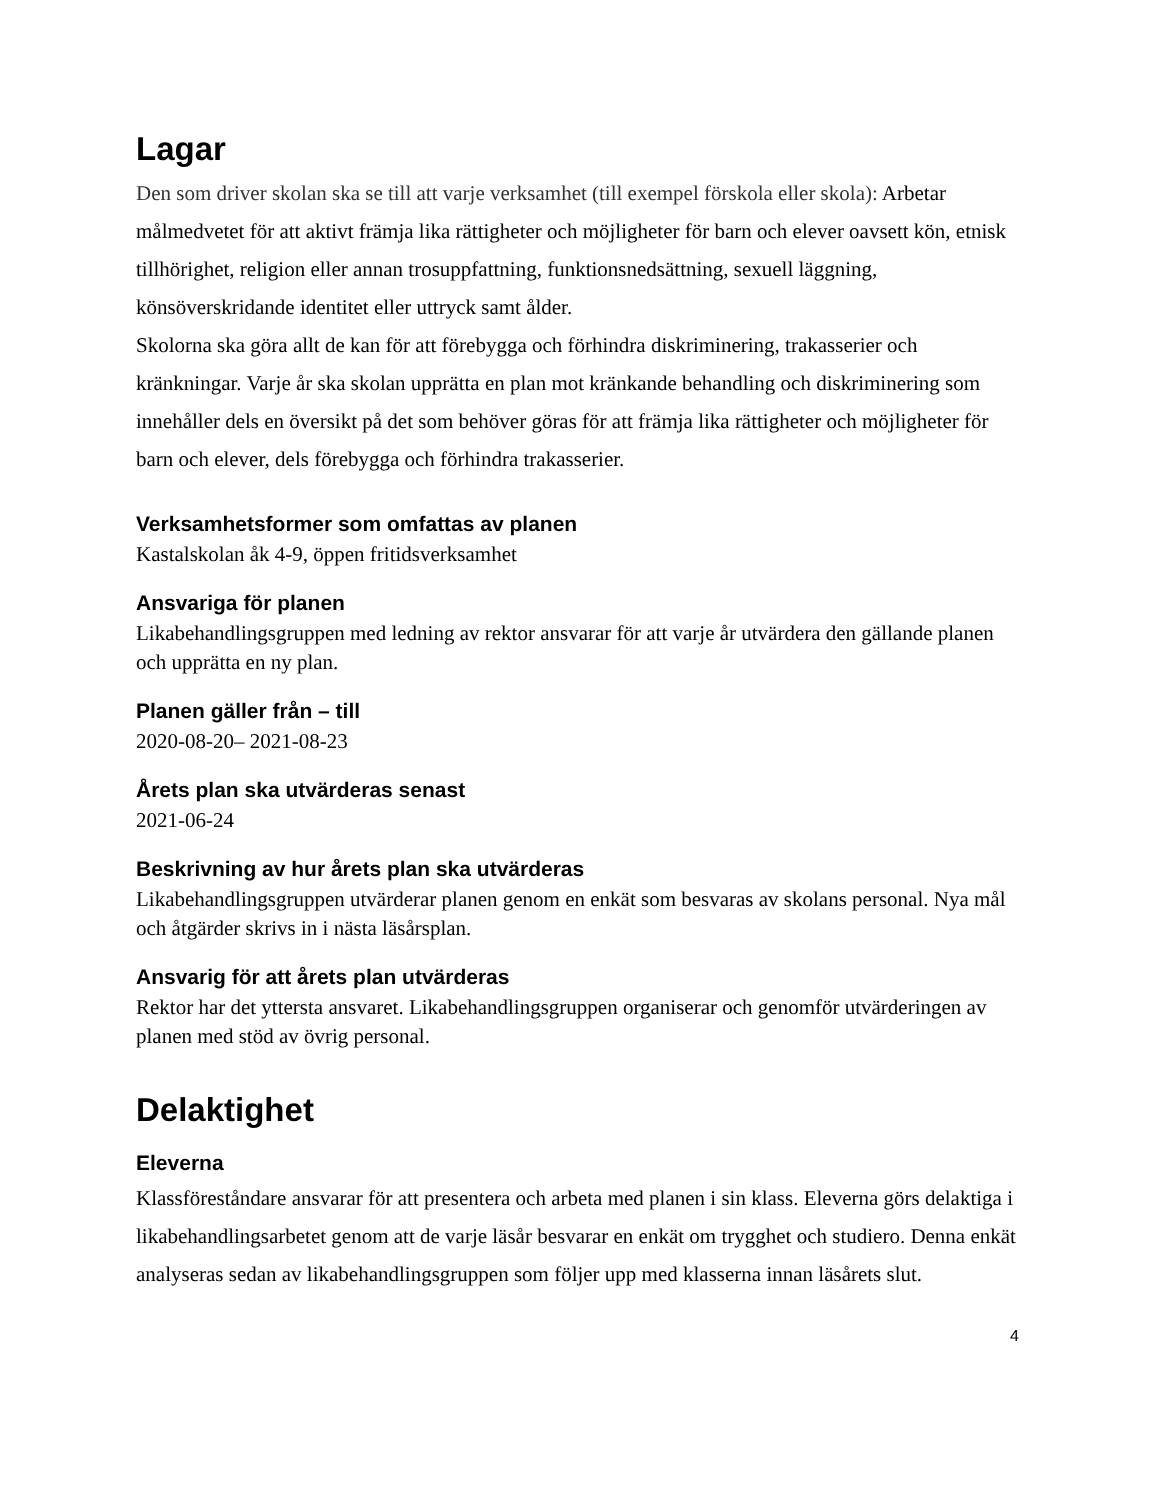Lagar
Den som driver skolan ska se till att varje verksamhet (till exempel förskola eller skola): Arbetar målmedvetet för att aktivt främja lika rättigheter och möjligheter för barn och elever oavsett kön, etnisk tillhörighet, religion eller annan trosuppfattning, funktionsnedsättning, sexuell läggning, könsöverskridande identitet eller uttryck samt ålder.
Skolorna ska göra allt de kan för att förebygga och förhindra diskriminering, trakasserier och kränkningar. Varje år ska skolan upprätta en plan mot kränkande behandling och diskriminering som innehåller dels en översikt på det som behöver göras för att främja lika rättigheter och möjligheter för barn och elever, dels förebygga och förhindra trakasserier.
Verksamhetsformer som omfattas av planen
Kastalskolan åk 4-9, öppen fritidsverksamhet
Ansvariga för planen
Likabehandlingsgruppen med ledning av rektor ansvarar för att varje år utvärdera den gällande planen och upprätta en ny plan.
Planen gäller från – till
2020-08-20– 2021-08-23
Årets plan ska utvärderas senast
2021-06-24
Beskrivning av hur årets plan ska utvärderas
Likabehandlingsgruppen utvärderar planen genom en enkät som besvaras av skolans personal. Nya mål och åtgärder skrivs in i nästa läsårsplan.
Ansvarig för att årets plan utvärderas
Rektor har det yttersta ansvaret. Likabehandlingsgruppen organiserar och genomför utvärderingen av planen med stöd av övrig personal.
Delaktighet
Eleverna
Klassföreståndare ansvarar för att presentera och arbeta med planen i sin klass. Eleverna görs delaktiga i likabehandlingsarbetet genom att de varje läsår besvarar en enkät om trygghet och studiero. Denna enkät analyseras sedan av likabehandlingsgruppen som följer upp med klasserna innan läsårets slut.
4